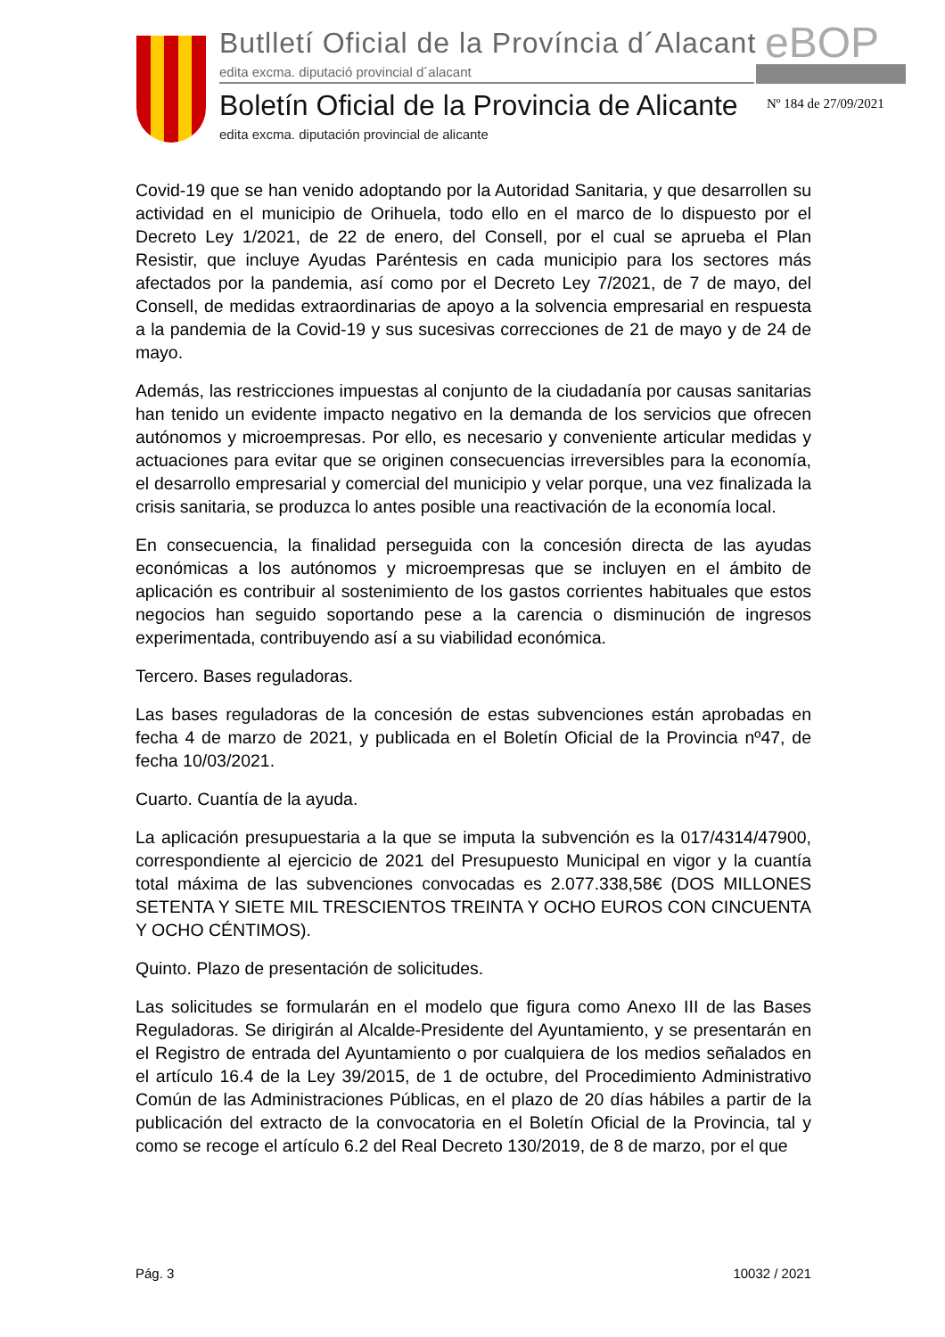Butlletí Oficial de la Província d´Alacant
eBOP
edita excma. diputació provincial d´alacant
Boletín Oficial de la Provincia de Alicante
Nº 184 de 27/09/2021
edita excma. diputación provincial de alicante
Covid-19 que se han venido adoptando por la Autoridad Sanitaria, y que desarrollen su actividad en el municipio de Orihuela, todo ello en el marco de lo dispuesto por el Decreto Ley 1/2021, de 22 de enero, del Consell, por el cual se aprueba el Plan Resistir, que incluye Ayudas Paréntesis en cada municipio para los sectores más afectados por la pandemia, así como por el Decreto Ley 7/2021, de 7 de mayo, del Consell, de medidas extraordinarias de apoyo a la solvencia empresarial en respuesta a la pandemia de la Covid-19 y sus sucesivas correcciones de 21 de mayo y de 24 de mayo.
Además, las restricciones impuestas al conjunto de la ciudadanía por causas sanitarias han tenido un evidente impacto negativo en la demanda de los servicios que ofrecen autónomos y microempresas. Por ello, es necesario y conveniente articular medidas y actuaciones para evitar que se originen consecuencias irreversibles para la economía, el desarrollo empresarial y comercial del municipio y velar porque, una vez finalizada la crisis sanitaria, se produzca lo antes posible una reactivación de la economía local.
En consecuencia, la finalidad perseguida con la concesión directa de las ayudas económicas a los autónomos y microempresas que se incluyen en el ámbito de aplicación es contribuir al sostenimiento de los gastos corrientes habituales que estos negocios han seguido soportando pese a la carencia o disminución de ingresos experimentada, contribuyendo así a su viabilidad económica.
Tercero. Bases reguladoras.
Las bases reguladoras de la concesión de estas subvenciones están aprobadas en fecha 4 de marzo de 2021, y publicada en el Boletín Oficial de la Provincia nº47, de fecha 10/03/2021.
Cuarto. Cuantía de la ayuda.
La aplicación presupuestaria a la que se imputa la subvención es la 017/4314/47900, correspondiente al ejercicio de 2021 del Presupuesto Municipal en vigor y la cuantía total máxima de las subvenciones convocadas es 2.077.338,58€ (DOS MILLONES SETENTA Y SIETE MIL TRESCIENTOS TREINTA Y OCHO EUROS CON CINCUENTA Y OCHO CÉNTIMOS).
Quinto. Plazo de presentación de solicitudes.
Las solicitudes se formularán en el modelo que figura como Anexo III de las Bases Reguladoras. Se dirigirán al Alcalde-Presidente del Ayuntamiento, y se presentarán en el Registro de entrada del Ayuntamiento o por cualquiera de los medios señalados en el artículo 16.4 de la Ley 39/2015, de 1 de octubre, del Procedimiento Administrativo Común de las Administraciones Públicas, en el plazo de 20 días hábiles a partir de la publicación del extracto de la convocatoria en el Boletín Oficial de la Provincia, tal y como se recoge el artículo 6.2 del Real Decreto 130/2019, de 8 de marzo, por el que
Pág. 3 10032 / 2021